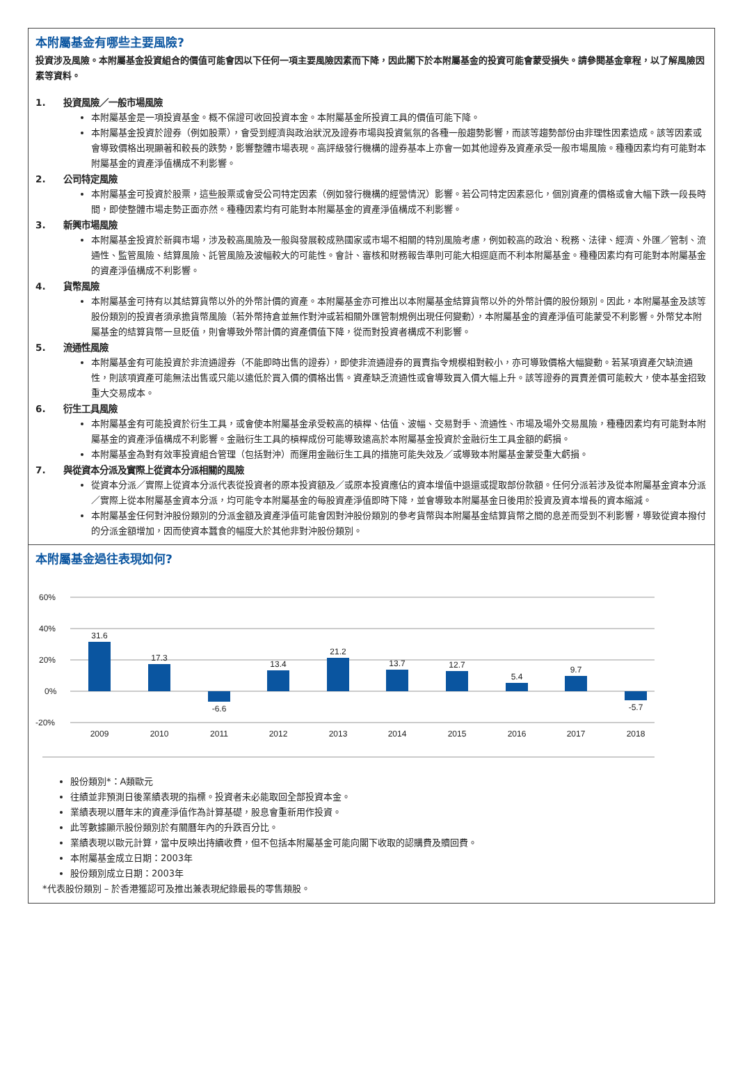本附屬基金有哪些主要風險?
投資涉及風險。本附屬基金投資組合的價值可能會因以下任何一項主要風險因素而下降，因此閣下於本附屬基金的投資可能會蒙受損失。請參閱基金章程，以了解風險因素等資料。
1. 投資風險／一般市場風險
本附屬基金是一項投資基金。概不保證可收回投資本金。本附屬基金所投資工具的價值可能下降。
本附屬基金投資於證券（例如股票），會受到經濟與政治狀況及證券市場與投資氣氛的各種一般趨勢影響，而該等趨勢部份由非理性因素造成。該等因素或會導致價格出現顯著和較長的跌勢，影響整體市場表現。高評級發行機構的證券基本上亦會一如其他證券及資產承受一般市場風險。種種因素均有可能對本附屬基金的資產淨值構成不利影響。
2. 公司特定風險
本附屬基金可投資於股票，這些股票或會受公司特定因素（例如發行機構的經營情況）影響。若公司特定因素惡化，個別資產的價格或會大幅下跌一段長時間，即使整體市場走勢正面亦然。種種因素均有可能對本附屬基金的資產淨值構成不利影響。
3. 新興市場風險
本附屬基金投資於新興市場，涉及較高風險及一般與發展較成熟國家或市場不相關的特別風險考慮，例如較高的政治、稅務、法律、經濟、外匯／管制、流通性、監管風險、結算風險、託管風險及波幅較大的可能性。會計、審核和財務報告準則可能大相逕庭而不利本附屬基金。種種因素均有可能對本附屬基金的資產淨值構成不利影響。
4. 貨幣風險
本附屬基金可持有以其結算貨幣以外的外幣計價的資產。本附屬基金亦可推出以本附屬基金結算貨幣以外的外幣計價的股份類別。因此，本附屬基金及該等股份類別的投資者須承擔貨幣風險（若外幣持倉並無作對沖或若相關外匯管制規例出現任何變動），本附屬基金的資產淨值可能蒙受不利影響。外幣兌本附屬基金的結算貨幣一旦貶值，則會導致外幣計價的資產價值下降，從而對投資者構成不利影響。
5. 流通性風險
本附屬基金有可能投資於非流通證券（不能即時出售的證券），即使非流通證券的買賣指令規模相對較小，亦可導致價格大幅變動。若某項資產欠缺流通性，則該項資產可能無法出售或只能以遠低於買入價的價格出售。資產缺乏流通性或會導致買入價大幅上升。該等證券的買賣差價可能較大，使本基金招致重大交易成本。
6. 衍生工具風險
本附屬基金有可能投資於衍生工具，或會使本附屬基金承受較高的槓桿、估值、波幅、交易對手、流通性、市場及場外交易風險，種種因素均有可能對本附屬基金的資產淨值構成不利影響。金融衍生工具的槓桿成份可能導致遠高於本附屬基金投資於金融衍生工具金額的虧損。
本附屬基金為對有效率投資組合管理（包括對沖）而運用金融衍生工具的措施可能失效及／或導致本附屬基金蒙受重大虧損。
7. 與從資本分派及實際上從資本分派相關的風險
從資本分派／實際上從資本分派代表從投資者的原本投資額及／或原本投資應佔的資本增值中退還或提取部份款額。任何分派若涉及從本附屬基金資本分派／實際上從本附屬基金資本分派，均可能令本附屬基金的每股資產淨值即時下降，並會導致本附屬基金日後用於投資及資本增長的資本縮減。
本附屬基金任何對沖股份類別的分派金額及資產淨值可能會因對沖股份類別的參考貨幣與本附屬基金結算貨幣之間的息差而受到不利影響，導致從資本撥付的分派金額增加，因而使資本蠶食的幅度大於其他非對沖股份類別。
本附屬基金過往表現如何?
60%
40%
20%
0%
-20%
31.6
17.3
-6.6
13.4
21.2
13.7
12.7
5.4
9.7
-5.7
2009
2010
2011
2012
2013
2014
2015
2016
2017
2018
股份類別*：A類歐元
往績並非預測日後業績表現的指標。投資者未必能取回全部投資本金。
業績表現以曆年末的資產淨值作為計算基礎，股息會重新用作投資。
此等數據顯示股份類別於有關曆年內的升跌百分比。
業績表現以歐元計算，當中反映出持續收費，但不包括本附屬基金可能向閣下收取的認購費及贖回費。
本附屬基金成立日期：2003年
股份類別成立日期：2003年
*代表股份類別 – 於香港獲認可及推出兼表現紀錄最長的零售類股。